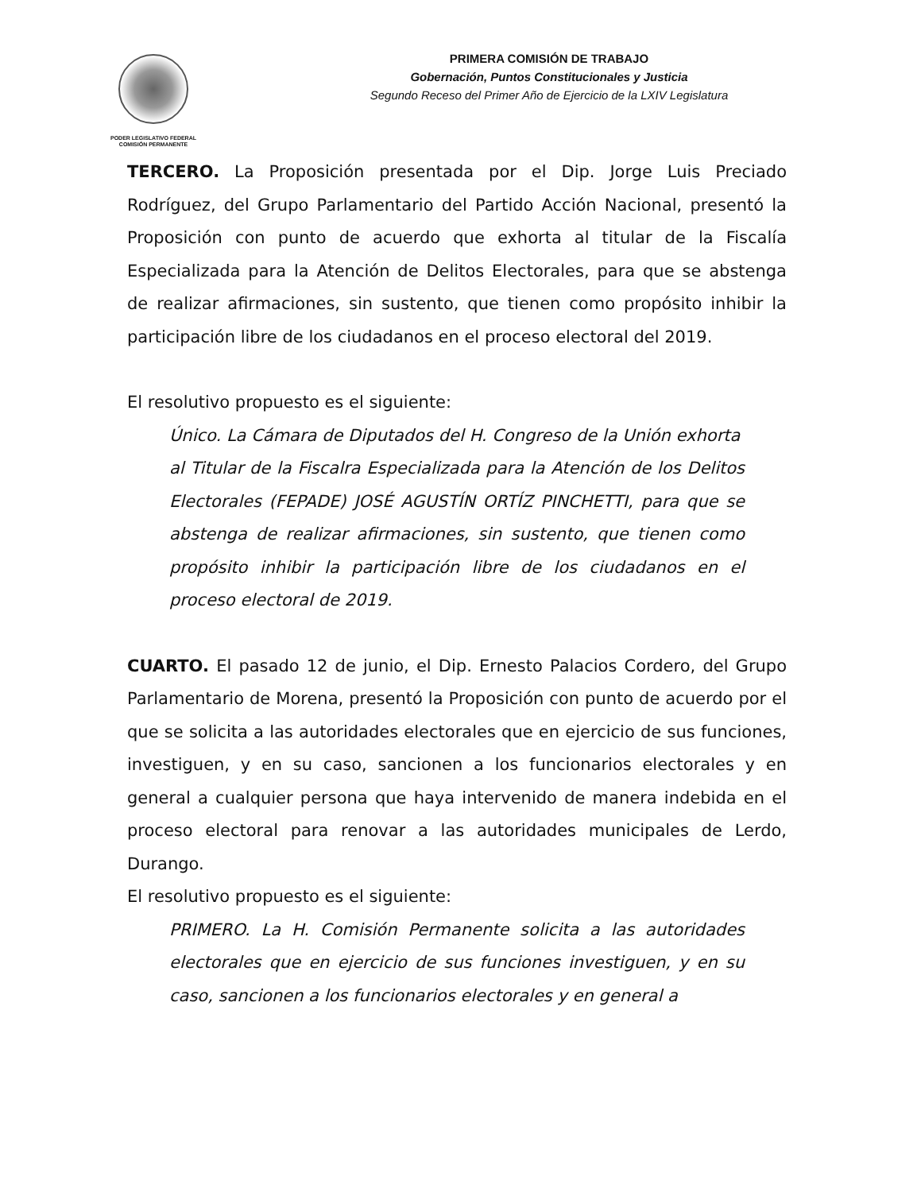PODER LEGISLATIVO FEDERAL
COMISIÓN PERMANENTE
PRIMERA COMISIÓN DE TRABAJO
Gobernación, Puntos Constitucionales y Justicia
Segundo Receso del Primer Año de Ejercicio de la LXIV Legislatura
TERCERO. La Proposición presentada por el Dip. Jorge Luis Preciado Rodríguez, del Grupo Parlamentario del Partido Acción Nacional, presentó la Proposición con punto de acuerdo que exhorta al titular de la Fiscalía Especializada para la Atención de Delitos Electorales, para que se abstenga de realizar afirmaciones, sin sustento, que tienen como propósito inhibir la participación libre de los ciudadanos en el proceso electoral del 2019.
El resolutivo propuesto es el siguiente:
Único. La Cámara de Diputados del H. Congreso de la Unión exhorta
al Titular de la Fiscalra Especializada para la Atención de los Delitos Electorales (FEPADE) JOSÉ AGUSTÍN ORTÍZ PINCHETTI, para que se abstenga de realizar afirmaciones, sin sustento, que tienen como propósito inhibir la participación libre de los ciudadanos en el proceso electoral de 2019.
CUARTO. El pasado 12 de junio, el Dip. Ernesto Palacios Cordero, del Grupo Parlamentario de Morena, presentó la Proposición con punto de acuerdo por el que se solicita a las autoridades electorales que en ejercicio de sus funciones, investiguen, y en su caso, sancionen a los funcionarios electorales y en general a cualquier persona que haya intervenido de manera indebida en el proceso electoral para renovar a las autoridades municipales de Lerdo, Durango.
El resolutivo propuesto es el siguiente:
PRIMERO. La H. Comisión Permanente solicita a las autoridades electorales que en ejercicio de sus funciones investiguen, y en su caso, sancionen a los funcionarios electorales y en general a